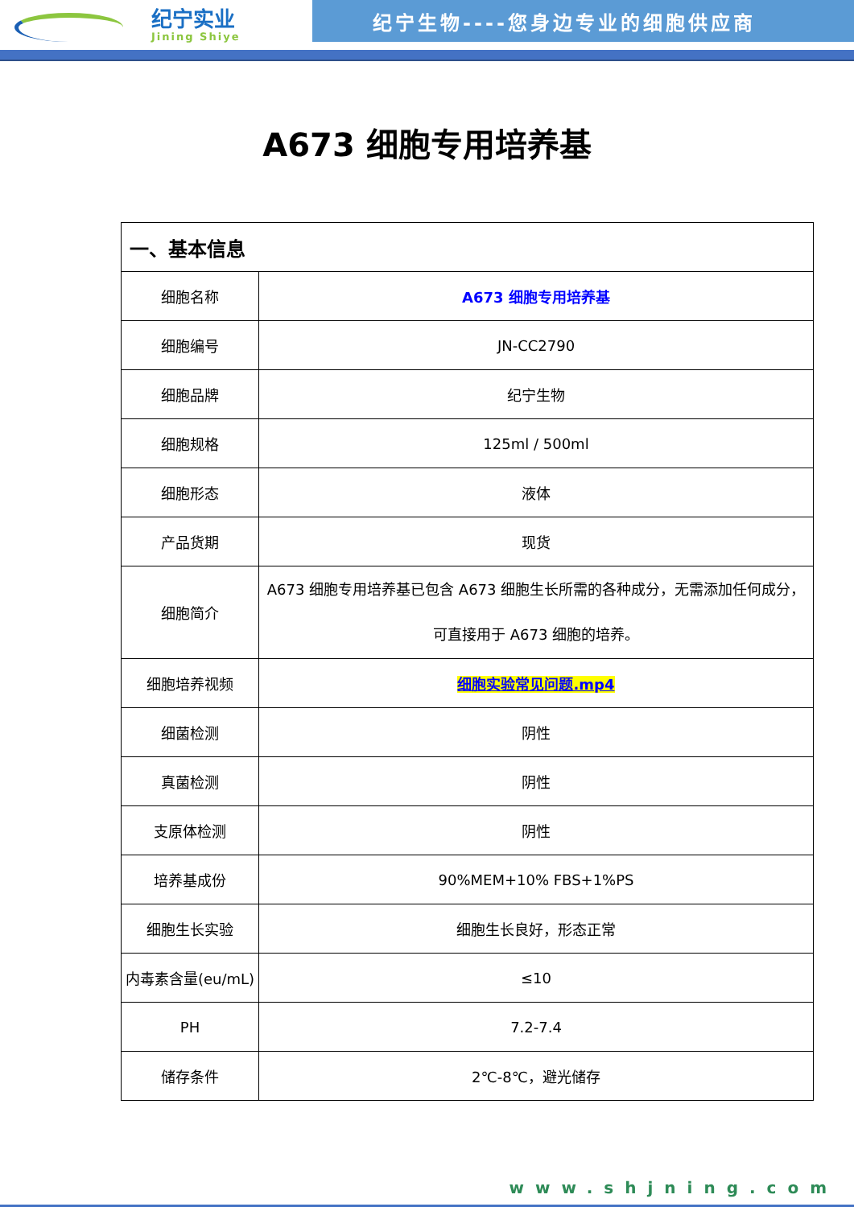纪宁实业
Jining Shiye
纪宁生物----您身边专业的细胞供应商
A673 细胞专用培养基
| 一、基本信息 | |
| --- | --- |
| 细胞名称 | A673 细胞专用培养基 |
| 细胞编号 | JN-CC2790 |
| 细胞品牌 | 纪宁生物 |
| 细胞规格 | 125ml / 500ml |
| 细胞形态 | 液体 |
| 产品货期 | 现货 |
| 细胞简介 | A673 细胞专用培养基已包含 A673 细胞生长所需的各种成分，无需添加任何成分， 可直接用于 A673 细胞的培养。 |
| 细胞培养视频 | 细胞实验常见问题.mp4 |
| 细菌检测 | 阴性 |
| 真菌检测 | 阴性 |
| 支原体检测 | 阴性 |
| 培养基成份 | 90%MEM+10% FBS+1%PS |
| 细胞生长实验 | 细胞生长良好，形态正常 |
| 内毒素含量(eu/mL) | ≤10 |
| PH | 7.2-7.4 |
| 储存条件 | 2℃-8℃，避光储存 |
www.shjning.com